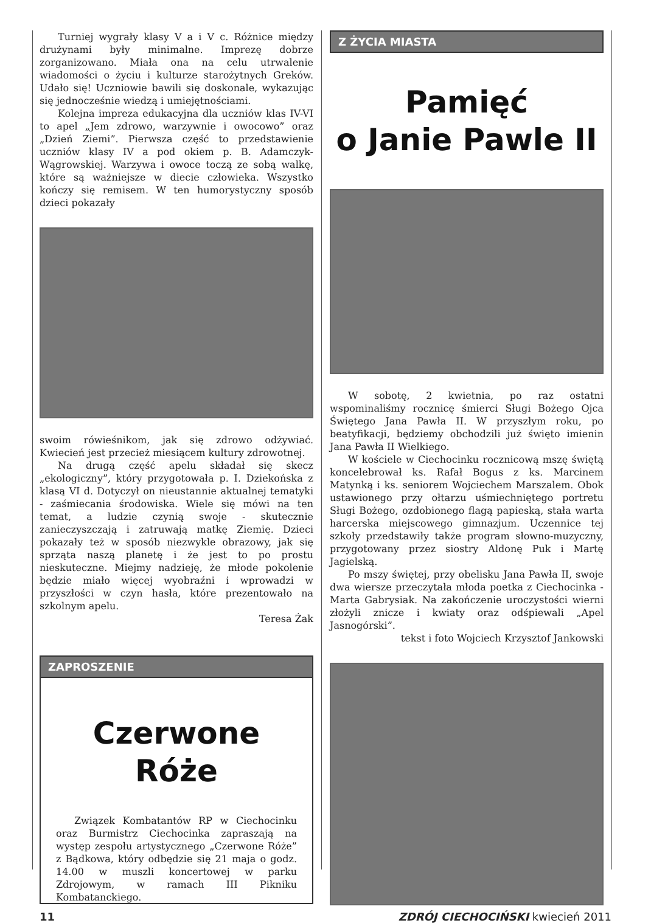Turniej wygrały klasy V a i V c. Różnice między drużynami były minimalne. Imprezę dobrze zorganizowano. Miała ona na celu utrwalenie wiadomości o życiu i kulturze starożytnych Greków. Udało się! Uczniowie bawili się doskonale, wykazując się jednocześnie wiedzą i umiejętnościami.
Kolejna impreza edukacyjna dla uczniów klas IV-VI to apel „Jem zdrowo, warzywnie i owocowo” oraz „Dzień Ziemi”. Pierwsza część to przedstawienie uczniów klasy IV a pod okiem p. B. Adamczyk-Wągrowskiej. Warzywa i owoce toczą ze sobą walkę, które są ważniejsze w diecie człowieka. Wszystko kończy się remisem. W ten humorystyczny sposób dzieci pokazały
swoim rówieśnikom, jak się zdrowo odżywiać. Kwiecień jest przecież miesiącem kultury zdrowotnej.
Na drugą część apelu składał się skecz „ekologiczny”, który przygotowała p. I. Dziekońska z klasą VI d. Dotyczył on nieustannie aktualnej tematyki - zaśmiecania środowiska. Wiele się mówi na ten temat, a ludzie czynią swoje - skutecznie zanieczyszczają i zatruwają matkę Ziemię. Dzieci pokazały też w sposób niezwykle obrazowy, jak się sprząta naszą planetę i że jest to po prostu nieskuteczne. Miejmy nadzieję, że młode pokolenie będzie miało więcej wyobraźni i wprowadzi w przyszłości w czyn hasła, które prezentowało na szkolnym apelu.
Teresa Żak
ZAPROSZENIE
Czerwone Róże
Związek Kombatantów RP w Ciechocinku oraz Burmistrz Ciechocinka zapraszają na występ zespołu artystycznego „Czerwone Róże” z Bądkowa, który odbędzie się 21 maja o godz. 14.00 w muszli koncertowej w parku Zdrojowym, w ramach III Pikniku Kombatanckiego.
Z ŻYCIA MIASTA
Pamięć
o Janie Pawle II
W sobotę, 2 kwietnia, po raz ostatni wspominaliśmy rocznicę śmierci Sługi Bożego Ojca Świętego Jana Pawła II. W przyszłym roku, po beatyfikacji, będziemy obchodzili już święto imienin Jana Pawła II Wielkiego.
W kościele w Ciechocinku rocznicową mszę świętą koncelebrował ks. Rafał Bogus z ks. Marcinem Matynką i ks. seniorem Wojciechem Marszalem. Obok ustawionego przy ołtarzu uśmiechniętego portretu Sługi Bożego, ozdobionego flagą papieską, stała warta harcerska miejscowego gimnazjum. Uczennice tej szkoły przedstawiły także program słowno-muzyczny, przygotowany przez siostry Aldonę Puk i Martę Jagielską.
Po mszy świętej, przy obelisku Jana Pawła II, swoje dwa wiersze przeczytała młoda poetka z Ciechocinka - Marta Gabrysiak. Na zakończenie uroczystości wierni złożyli znicze i kwiaty oraz odśpiewali „Apel Jasnogórski”.
tekst i foto Wojciech Krzysztof Jankowski
11 ZDRÓJ CIECHOCIŃSKI kwiecień 2011